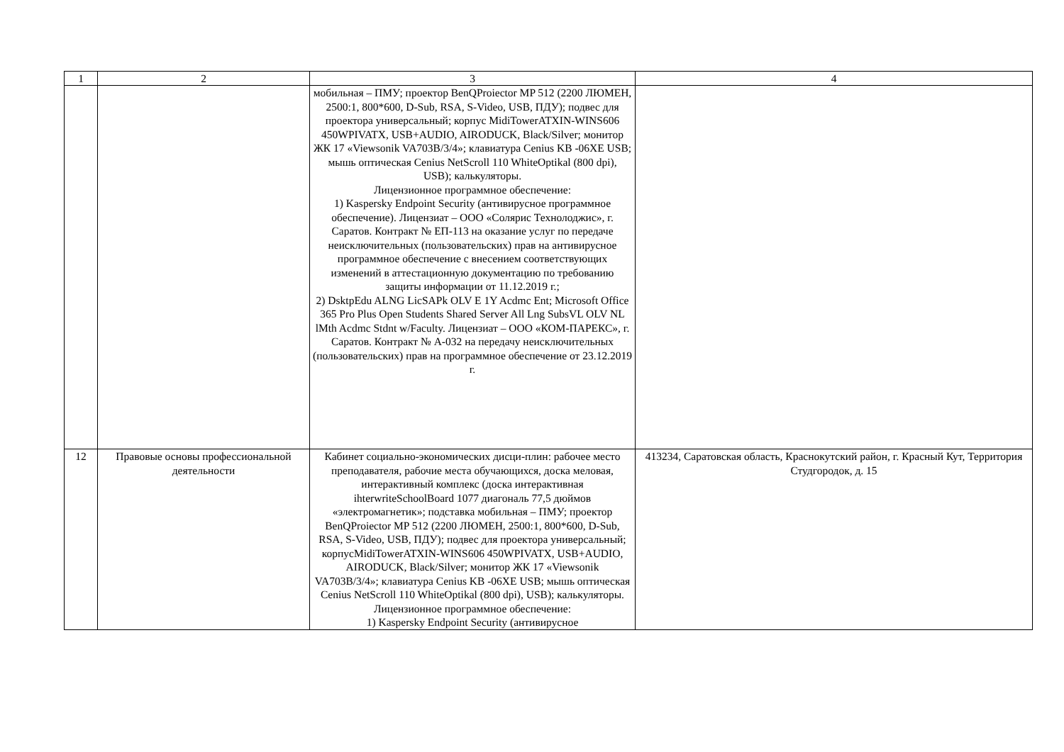| 1 | 2 | 3 | 4 |
| | | мобильная – ПМУ; проектор BenQProiector MP 512 (2200 ЛЮМЕН, 2500:1, 800*600, D-Sub, RSA, S-Video, USB, ПДУ); подвес для проектора универсальный; корпус MidiTowerATXIN-WINS606 450WPIVATX, USB+AUDIO, AIRODUCK, Black/Silver; монитор ЖК 17 «Viewsonik VA703B/3/4»; клавиатура Cenius KB -06XE USB; мышь оптическая Cenius NetScroll 110 WhiteOptikal (800 dpi), USB); калькуляторы. Лицензионное программное обеспечение: 1) Kaspersky Endpoint Security (антивирусное программное обеспечение). Лицензиат – ООО «Солярис Технолоджис», г. Саратов. Контракт № ЕП-113 на оказание услуг по передаче неисключительных (пользовательских) прав на антивирусное программное обеспечение с внесением соответствующих изменений в аттестационную документацию по требованию защиты информации от 11.12.2019 г.; 2) DsktpEdu ALNG LicSAPk OLV E 1Y Acdmc Ent; Microsoft Office 365 Pro Plus Open Students Shared Server All Lng SubsVL OLV NL lMth Acdmc Stdnt w/Faculty. Лицензиат – ООО «КОМ-ПАРЕКС», г. Саратов. Контракт № А-032 на передачу неисключительных (пользовательских) прав на программное обеспечение от 23.12.2019 г. | |
| 12 | Правовые основы профессиональной деятельности | Кабинет социально-экономических дисци-плин: рабочее место преподавателя, рабочие места обучающихся, доска меловая, интерактивный комплекс (доска интерактивная ihterwriteSchoolBoard 1077 диагональ 77,5 дюймов «электромагнетик»; подставка мобильная – ПМУ; проектор BenQProiector MP 512 (2200 ЛЮМЕН, 2500:1, 800*600, D-Sub, RSA, S-Video, USB, ПДУ); подвес для проектора универсальный; корпусMidiTowerATXIN-WINS606 450WPIVATX, USB+AUDIO, AIRODUCK, Black/Silver; монитор ЖК 17 «Viewsonik VA703B/3/4»; клавиатура Cenius KB -06XE USB; мышь оптическая Cenius NetScroll 110 WhiteOptikal (800 dpi), USB); калькуляторы. Лицензионное программное обеспечение: 1) Kaspersky Endpoint Security (антивирусное | 413234, Саратовская область, Краснокутский район, г. Красный Кут, Территория Студгородок, д. 15 |